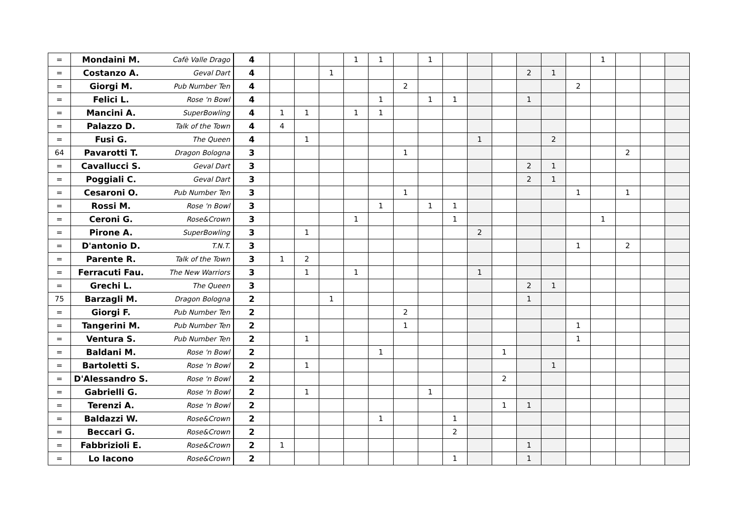| = | Mondaini M. | Cafè Valle Drago | 4 | | | | 1 | 1 | | 1 | | | | | | | 1 | | | |
| = | Costanzo A. | Geval Dart | 4 | | | 1 | | | | | | | | 2 | 1 | | | | | |
| = | Giorgi M. | Pub Number Ten | 4 | | | | | | 2 | | | | | | | 2 | | | | |
| = | Felici L. | Rose 'n Bowl | 4 | | | | | 1 | | 1 | 1 | | | 1 | | | | | | |
| = | Mancini A. | SuperBowling | 4 | 1 | 1 | | 1 | 1 | | | | | | | | | | | | |
| = | Palazzo D. | Talk of the Town | 4 | 4 | | | | | | | | | | | | | | | | |
| = | Fusi G. | The Queen | 4 | | 1 | | | | | | | 1 | | | 2 | | | | | |
| 64 | Pavarotti T. | Dragon Bologna | 3 | | | | | | 1 | | | | | | | | | 2 | | |
| = | Cavallucci S. | Geval Dart | 3 | | | | | | | | | | | 2 | 1 | | | | | |
| = | Poggiali C. | Geval Dart | 3 | | | | | | | | | | | 2 | 1 | | | | | |
| = | Cesaroni O. | Pub Number Ten | 3 | | | | | | 1 | | | | | | | 1 | | 1 | | |
| = | Rossi M. | Rose 'n Bowl | 3 | | | | | 1 | | 1 | 1 | | | | | | | | | |
| = | Ceroni G. | Rose&Crown | 3 | | | | 1 | | | | 1 | | | | | | 1 | | | |
| = | Pirone A. | SuperBowling | 3 | | 1 | | | | | | | 2 | | | | | | | | |
| = | D'antonio D. | T.N.T. | 3 | | | | | | | | | | | | | 1 | | 2 | | |
| = | Parente R. | Talk of the Town | 3 | 1 | 2 | | | | | | | | | | | | | | | |
| = | Ferracuti Fau. | The New Warriors | 3 | | 1 | | 1 | | | | | 1 | | | | | | | | |
| = | Grechi L. | The Queen | 3 | | | | | | | | | | | 2 | 1 | | | | | |
| 75 | Barzagli M. | Dragon Bologna | 2 | | | 1 | | | | | | | | 1 | | | | | | |
| = | Giorgi F. | Pub Number Ten | 2 | | | | | | 2 | | | | | | | | | | | |
| = | Tangerini M. | Pub Number Ten | 2 | | | | | | 1 | | | | | | | 1 | | | | |
| = | Ventura S. | Pub Number Ten | 2 | | 1 | | | | | | | | | | | 1 | | | | |
| = | Baldani M. | Rose 'n Bowl | 2 | | | | | 1 | | | | | 1 | | | | | | | |
| = | Bartoletti S. | Rose 'n Bowl | 2 | | 1 | | | | | | | | | | 1 | | | | | |
| = | D'Alessandro S. | Rose 'n Bowl | 2 | | | | | | | | | | 2 | | | | | | | |
| = | Gabrielli G. | Rose 'n Bowl | 2 | | 1 | | | | | 1 | | | | | | | | | | |
| = | Terenzi A. | Rose 'n Bowl | 2 | | | | | | | | | | 1 | 1 | | | | | | |
| = | Baldazzi W. | Rose&Crown | 2 | | | | | 1 | | | 1 | | | | | | | | | |
| = | Beccari G. | Rose&Crown | 2 | | | | | | | | 2 | | | | | | | | | |
| = | Fabbrizioli E. | Rose&Crown | 2 | 1 | | | | | | | | | | 1 | | | | | | |
| = | Lo Iacono | Rose&Crown | 2 | | | | | | | | 1 | | | 1 | | | | | | |